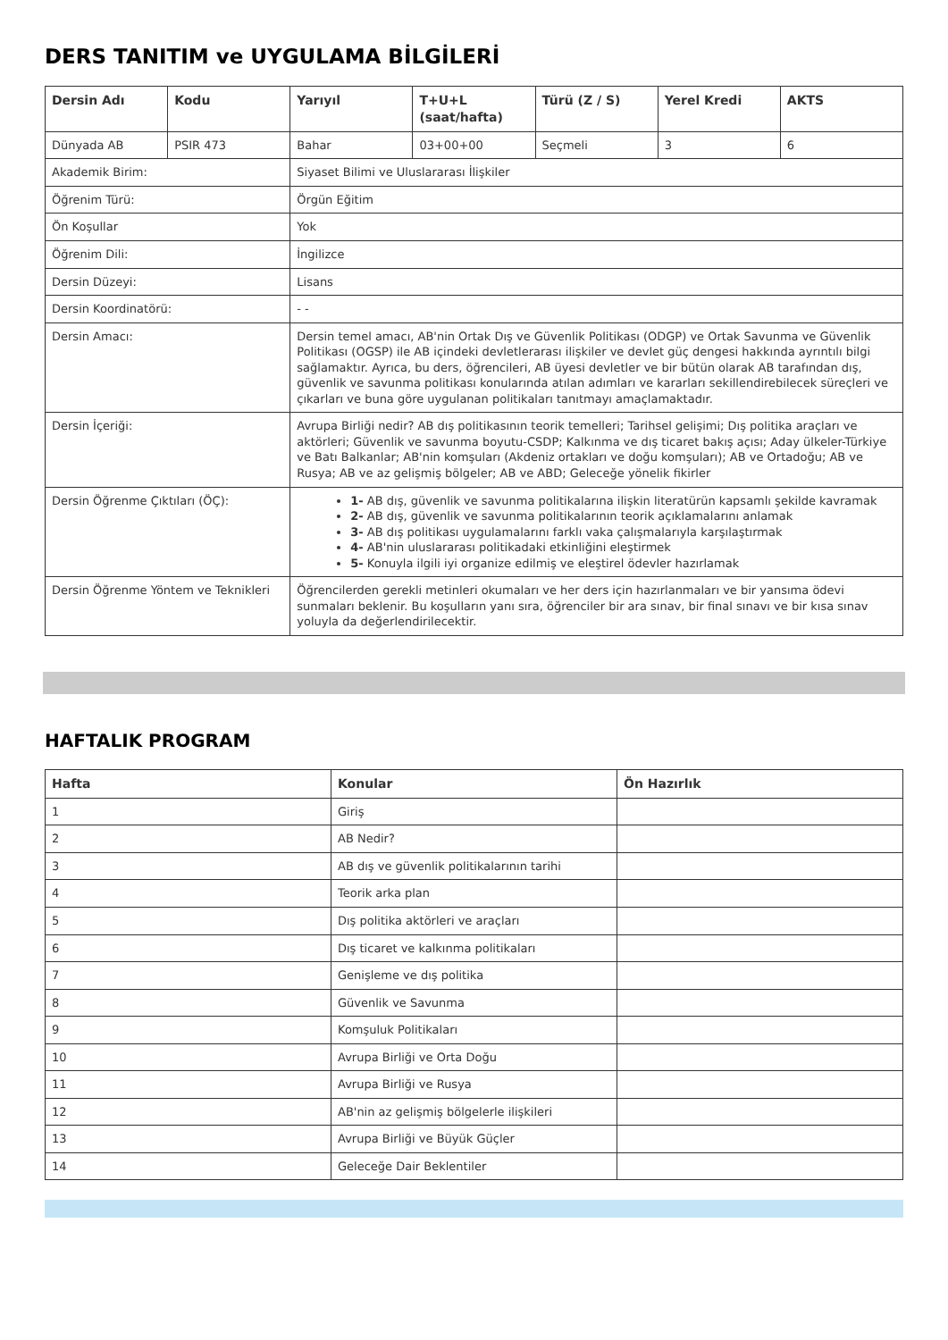DERS TANITIM ve UYGULAMA BİLGİLERİ
| Dersin Adı | Kodu | Yarıyıl | T+U+L (saat/hafta) | Türü (Z / S) | Yerel Kredi | AKTS |
| --- | --- | --- | --- | --- | --- | --- |
| Dünyada AB | PSIR 473 | Bahar | 03+00+00 | Seçmeli | 3 | 6 |
| Akademik Birim: | | Siyaset Bilimi ve Uluslararası İlişkiler | | | | |
| Öğrenim Türü: | | Örgün Eğitim | | | | |
| Ön Koşullar | | Yok | | | | |
| Öğrenim Dili: | | İngilizce | | | | |
| Dersin Düzeyi: | | Lisans | | | | |
| Dersin Koordinatörü: | | - - | | | | |
| Dersin Amacı: | | Dersin temel amacı, AB'nin Ortak Dış ve Güvenlik Politikası (ODGP) ve Ortak Savunma ve Güvenlik Politikası (OGSP) ile AB içindeki devletlerarası ilişkiler ve devlet güç dengesi hakkında ayrıntılı bilgi sağlamaktır. Ayrıca, bu ders, öğrencileri, AB üyesi devletler ve bir bütün olarak AB tarafından dış, güvenlik ve savunma politikası konularında atılan adımları ve kararları sekillendirebilecek süreçleri ve çıkarları ve buna göre uygulanan politikaları tanıtmayı amaçlamaktadır. | | | | |
| Dersin İçeriği: | | Avrupa Birliği nedir? AB dış politikasının teorik temelleri; Tarihsel gelişimi; Dış politika araçları ve aktörleri; Güvenlik ve savunma boyutu-CSDP; Kalkınma ve dış ticaret bakış açısı; Aday ülkeler-Türkiye ve Batı Balkanlar; AB'nin komşuları (Akdeniz ortakları ve doğu komşuları); AB ve Ortadoğu; AB ve Rusya; AB ve az gelişmiş bölgeler; AB ve ABD; Geleceğe yönelik fikirler | | | | |
| Dersin Öğrenme Çıktıları (ÖÇ): | | 1- AB dış, güvenlik ve savunma politikalarına ilişkin literatürün kapsamlı şekilde kavramak 2- AB dış, güvenlik ve savunma politikalarının teorik açıklamalarını anlamak 3- AB dış politikası uygulamalarını farklı vaka çalışmalarıyla karşılaştırmak 4- AB'nin uluslararası politikadaki etkinliğini eleştirmek 5- Konuyla ilgili iyi organize edilmiş ve eleştirel ödevler hazırlamak | | | | |
| Dersin Öğrenme Yöntem ve Teknikleri | | Öğrencilerden gerekli metinleri okumaları ve her ders için hazırlanmaları ve bir yansıma ödevi sunmaları beklenir. Bu koşulların yanı sıra, öğrenciler bir ara sınav, bir final sınavı ve bir kısa sınav yoluyla da değerlendirilecektir. | | | | |
HAFTALIK PROGRAM
| Hafta | Konular | Ön Hazırlık |
| --- | --- | --- |
| 1 | Giriş | |
| 2 | AB Nedir? | |
| 3 | AB dış ve güvenlik politikalarının tarihi | |
| 4 | Teorik arka plan | |
| 5 | Dış politika aktörleri ve araçları | |
| 6 | Dış ticaret ve kalkınma politikaları | |
| 7 | Genişleme ve dış politika | |
| 8 | Güvenlik ve Savunma | |
| 9 | Komşuluk Politikaları | |
| 10 | Avrupa Birliği ve Orta Doğu | |
| 11 | Avrupa Birliği ve Rusya | |
| 12 | AB'nin az gelişmiş bölgelerle ilişkileri | |
| 13 | Avrupa Birliği ve Büyük Güçler | |
| 14 | Geleceğe Dair Beklentiler | |